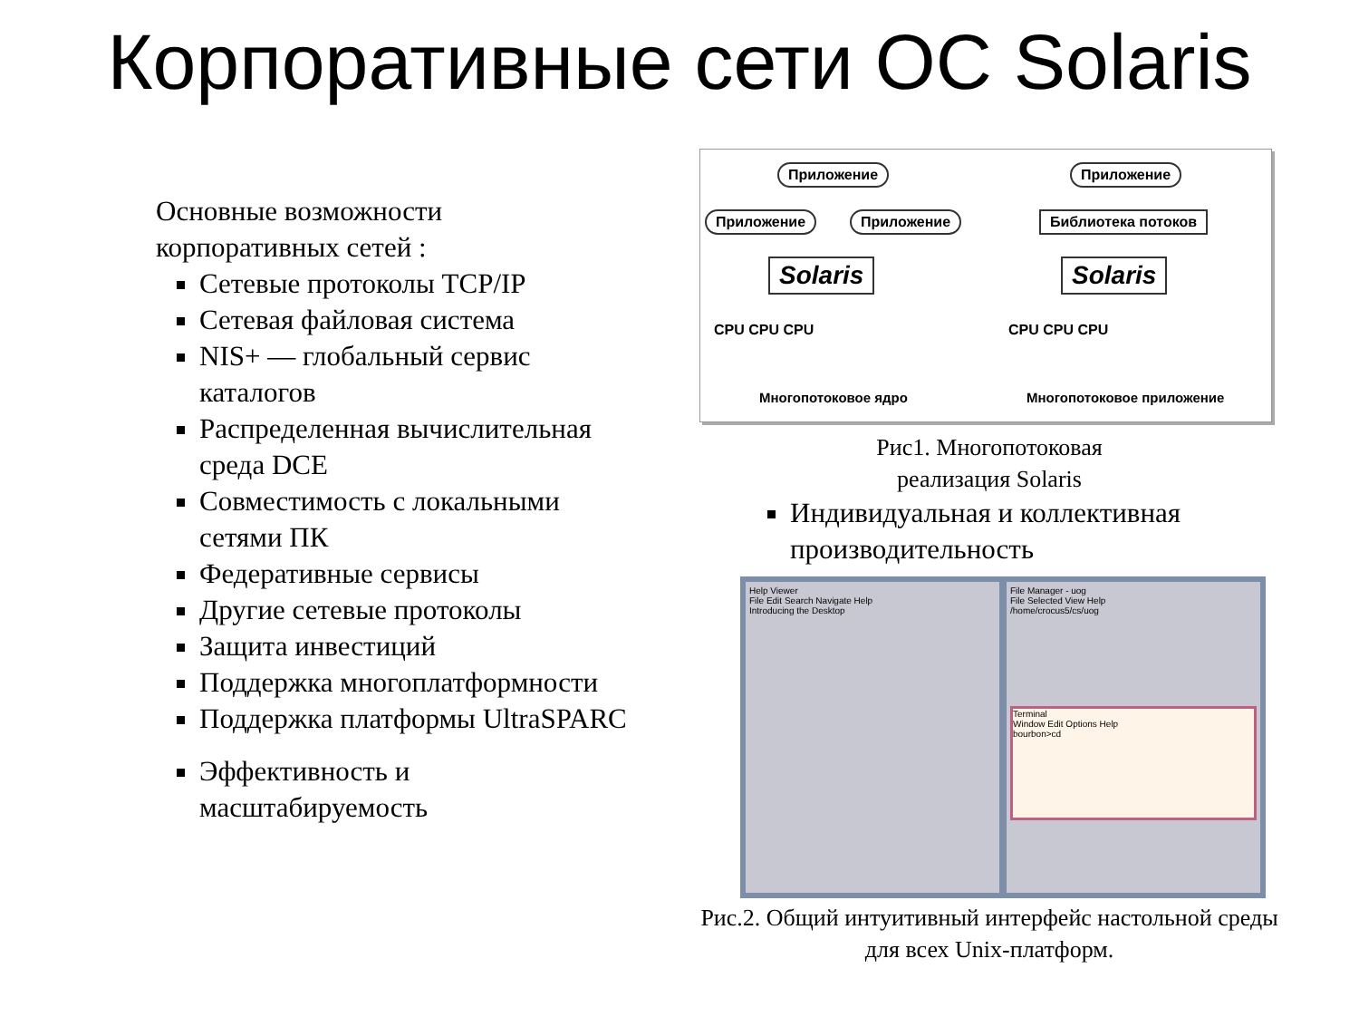Корпоративные сети ОС Solaris
Основные возможности корпоративных сетей :
Сетевые протоколы TCP/IP
Сетевая файловая система
NIS+ — глобальный сервис каталогов
Распределенная вычислительная среда DCE
Совместимость с локальными сетями ПК
Федеративные сервисы
Другие сетевые протоколы
Защита инвестиций
Поддержка многоплатформности
Поддержка платформы UltraSPARC
Эффективность и масштабируемость
Приложение
Приложение Приложение
Solaris
Приложение
Библиотека потоков
Solaris
CPU CPU CPU CPU CPU CPU
Многопотоковое ядро Многопотоковое приложение
Рис1. Многопотоковая
реализация Solaris
Индивидуальная и коллективная производительность
Help Viewer
File Edit Search Navigate Help
Introducing the Desktop
File Manager - uog
File Selected View Help
/home/crocus5/cs/uog
Terminal
Window Edit Options Help
bourbon>cd
Рис.2. Общий интуитивный интерфейс настольной среды для всех Unix-платформ.